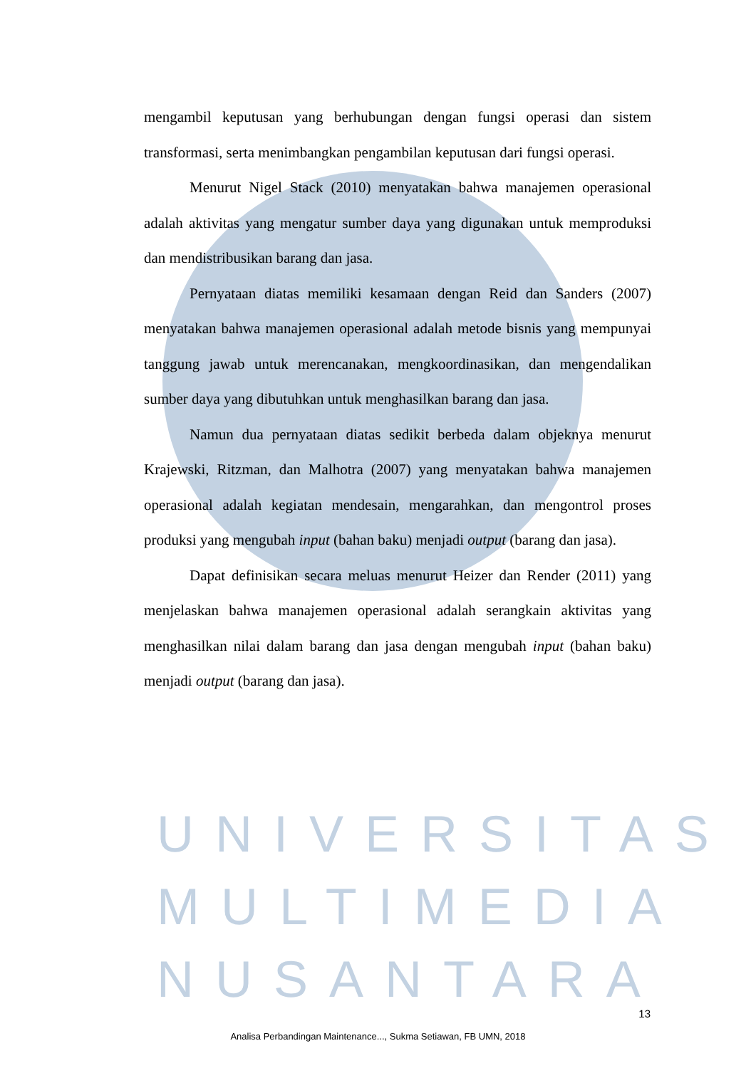mengambil keputusan yang berhubungan dengan fungsi operasi dan sistem transformasi, serta menimbangkan pengambilan keputusan dari fungsi operasi.
Menurut Nigel Stack (2010) menyatakan bahwa manajemen operasional adalah aktivitas yang mengatur sumber daya yang digunakan untuk memproduksi dan mendistribusikan barang dan jasa.
Pernyataan diatas memiliki kesamaan dengan Reid dan Sanders (2007) menyatakan bahwa manajemen operasional adalah metode bisnis yang mempunyai tanggung jawab untuk merencanakan, mengkoordinasikan, dan mengendalikan sumber daya yang dibutuhkan untuk menghasilkan barang dan jasa.
Namun dua pernyataan diatas sedikit berbeda dalam objeknya menurut Krajewski, Ritzman, dan Malhotra (2007) yang menyatakan bahwa manajemen operasional adalah kegiatan mendesain, mengarahkan, dan mengontrol proses produksi yang mengubah input (bahan baku) menjadi output (barang dan jasa).
Dapat definisikan secara meluas menurut Heizer dan Render (2011) yang menjelaskan bahwa manajemen operasional adalah serangkain aktivitas yang menghasilkan nilai dalam barang dan jasa dengan mengubah input (bahan baku) menjadi output (barang dan jasa).
UNIVERSITAS
MULTIMEDIA
NUSANTARA
13
Analisa Perbandingan Maintenance..., Sukma Setiawan, FB UMN, 2018